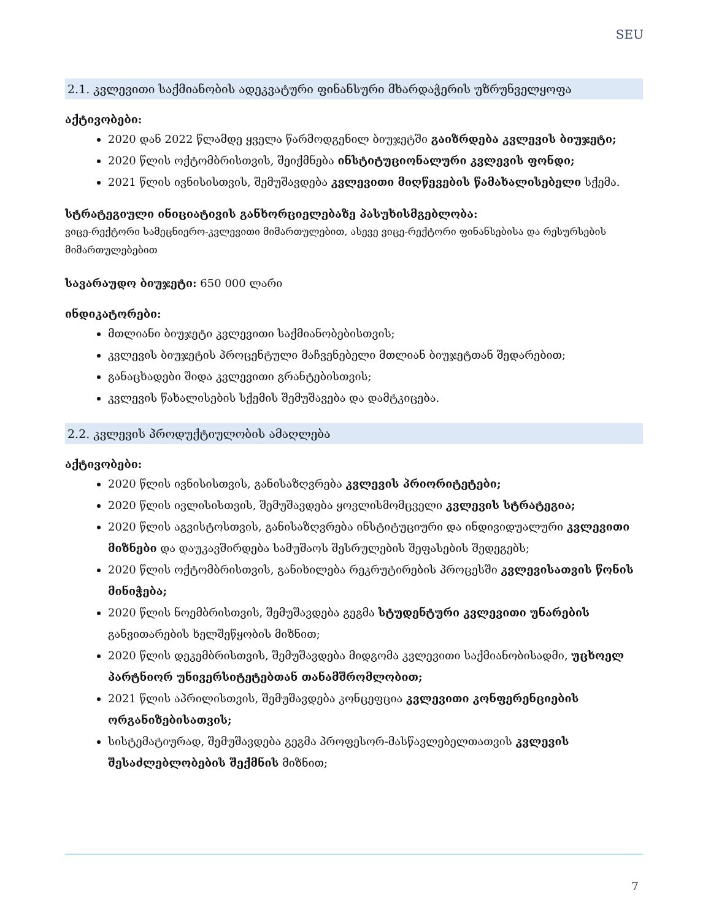SEU
2.1. კვლევითი საქმიანობის ადეკვატური ფინანსური მხარდაჭერის უზრუნველყოფა
აქტივობები:
2020 დან 2022 წლამდე ყველა წარმოდგენილ ბიუჯეტში გაიზრდება კვლევის ბიუჯეტი;
2020 წლის ოქტომბრისთვის, შეიქმნება ინსტიტუციონალური კვლევის ფონდი;
2021 წლის ივნისისთვის, შემუშავდება კვლევითი მიღწევების წამახალისებელი სქემა.
სტრატეგიული ინიციატივის განხორციელებაზე პასუხისმგებლობა:
ვიცე-რექტორი სამეცნიერო-კვლევითი მიმართულებით, ასევე ვიცე-რექტორი ფინანსებისა და რესურსების მიმართულებებით
სავარაუდო ბიუჯეტი: 650 000 ლარი
ინდიკატორები:
მთლიანი ბიუჯეტი კვლევითი საქმიანობებისთვის;
კვლევის ბიუჯეტის პროცენტული მაჩვენებელი მთლიან ბიუჯეტთან შედარებით;
განაცხადები შიდა კვლევითი გრანტებისთვის;
კვლევის წახალისების სქემის შემუშავება და დამტკიცება.
2.2. კვლევის პროდუქტიულობის ამაღლება
აქტივობები:
2020 წლის ივნისისთვის, განისაზღვრება კვლევის პრიორიტეტები;
2020 წლის ივლისისთვის, შემუშავდება ყოვლისმომცველი კვლევის სტრატეგია;
2020 წლის აგვისტოსთვის, განისაზღვრება ინსტიტუციური და ინდივიდუალური კვლევითი მიზნები და დაუკავშირდება სამუშაოს შესრულების შეფასების შედეგებს;
2020 წლის ოქტომბრისთვის, განიხილება რეკრუტირების პროცესში კვლევისათვის წონის მინიჭება;
2020 წლის ნოემბრისთვის, შემუშავდება გეგმა სტუდენტური კვლევითი უნარების განვითარების ხელშეწყობის მიზნით;
2020 წლის დეკემბრისთვის, შემუშავდება მიდგომა კვლევითი საქმიანობისადმი, უცხოელ პარტნიორ უნივერსიტეტებთან თანამშრომლობით;
2021 წლის აპრილისთვის, შემუშავდება კონცეფცია კვლევითი კონფერენციების ორგანიზებისათვის;
სისტემატიურად, შემუშავდება გეგმა პროფესორ-მასწავლებელთათვის კვლევის შესაძლებლობების შექმნის მიზნით;
7